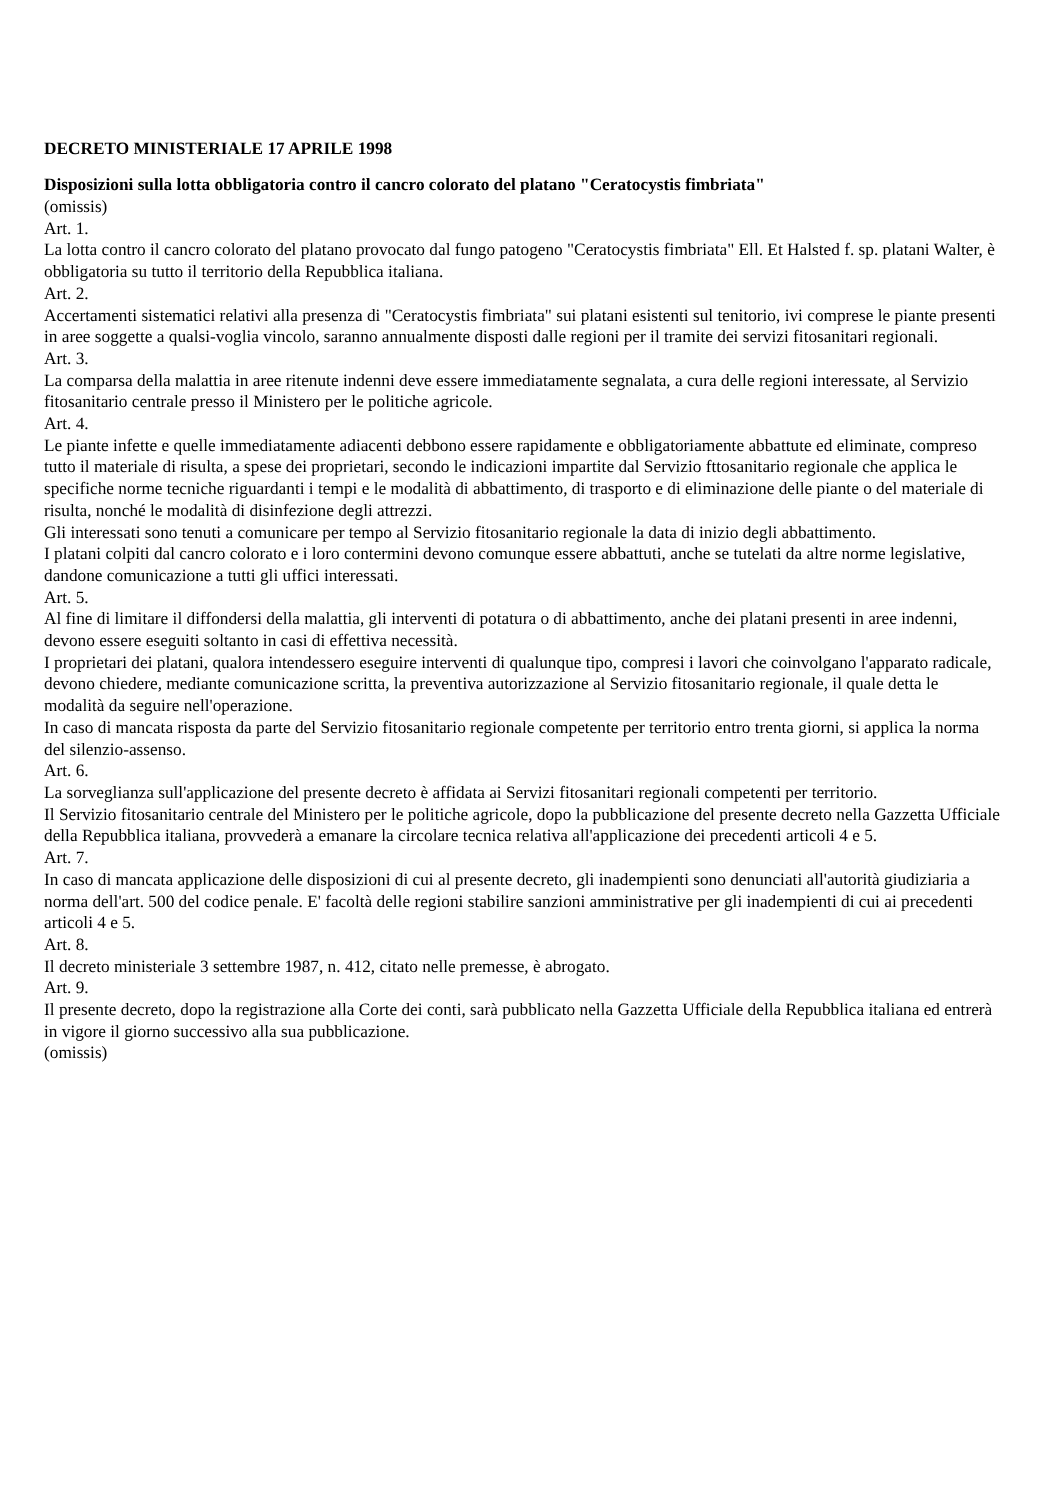DECRETO MINISTERIALE 17 APRILE 1998
Disposizioni sulla lotta obbligatoria contro il cancro colorato del platano "Ceratocystis fimbriata"
(omissis)
Art. 1.
La lotta contro il cancro colorato del platano provocato dal fungo patogeno "Ceratocystis fimbriata" Ell. Et Halsted f. sp. platani Walter, è obbligatoria su tutto il territorio della Repubblica italiana.
Art. 2.
Accertamenti sistematici relativi alla presenza di "Ceratocystis fimbriata" sui platani esistenti sul tenitorio, ivi comprese le piante presenti in aree soggette a qualsi-voglia vincolo, saranno annualmente disposti dalle regioni per il tramite dei servizi fitosanitari regionali.
Art. 3.
La comparsa della malattia in aree ritenute indenni deve essere immediatamente segnalata, a cura delle regioni interessate, al Servizio fitosanitario centrale presso il Ministero per le politiche agricole.
Art. 4.
Le piante infette e quelle immediatamente adiacenti debbono essere rapidamente e obbligatoriamente abbattute ed eliminate, compreso tutto il materiale di risulta, a spese dei proprietari, secondo le indicazioni impartite dal Servizio fttosanitario regionale che applica le specifiche norme tecniche riguardanti i tempi e le modalità di abbattimento, di trasporto e di eliminazione delle piante o del materiale di risulta, nonché le modalità di disinfezione degli attrezzi.
Gli interessati sono tenuti a comunicare per tempo al Servizio fitosanitario regionale la data di inizio degli abbattimento.
I platani colpiti dal cancro colorato e i loro contermini devono comunque essere abbattuti, anche se tutelati da altre norme legislative, dandone comunicazione a tutti gli uffici interessati.
Art. 5.
Al fine di limitare il diffondersi della malattia, gli interventi di potatura o di abbattimento, anche dei platani presenti in aree indenni, devono essere eseguiti soltanto in casi di effettiva necessità.
I proprietari dei platani, qualora intendessero eseguire interventi di qualunque tipo, compresi i lavori che coinvolgano l'apparato radicale, devono chiedere, mediante comunicazione scritta, la preventiva autorizzazione al Servizio fitosanitario regionale, il quale detta le modalità da seguire nell'operazione.
In caso di mancata risposta da parte del Servizio fitosanitario regionale competente per territorio entro trenta giorni, si applica la norma del silenzio-assenso.
Art. 6.
La sorveglianza sull'applicazione del presente decreto è affidata ai Servizi fitosanitari regionali competenti per territorio.
Il Servizio fitosanitario centrale del Ministero per le politiche agricole, dopo la pubblicazione del presente decreto nella Gazzetta Ufficiale della Repubblica italiana, provvederà a emanare la circolare tecnica relativa all'applicazione dei precedenti articoli 4 e 5.
Art. 7.
In caso di mancata applicazione delle disposizioni di cui al presente decreto, gli inadempienti sono denunciati all'autorità giudiziaria a norma dell'art. 500 del codice penale. E' facoltà delle regioni stabilire sanzioni amministrative per gli inadempienti di cui ai precedenti articoli 4 e 5.
Art. 8.
Il decreto ministeriale 3 settembre 1987, n. 412, citato nelle premesse, è abrogato.
Art. 9.
Il presente decreto, dopo la registrazione alla Corte dei conti, sarà pubblicato nella Gazzetta Ufficiale della Repubblica italiana ed entrerà in vigore il giorno successivo alla sua pubblicazione.
(omissis)